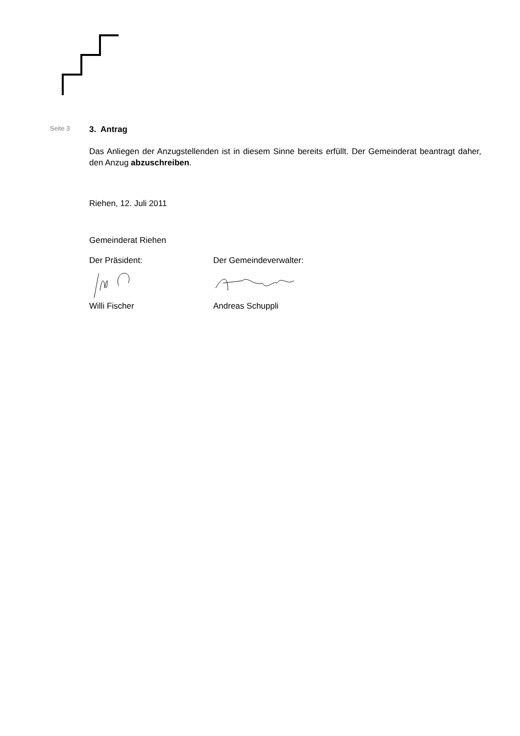Seite 3
3. Antrag
Das Anliegen der Anzugstellenden ist in diesem Sinne bereits erfüllt. Der Gemeinderat beantragt daher, den Anzug abzuschreiben.
Riehen, 12. Juli 2011
Gemeinderat Riehen
Der Präsident:
Willi Fischer
Der Gemeindeverwalter:
Andreas Schuppli